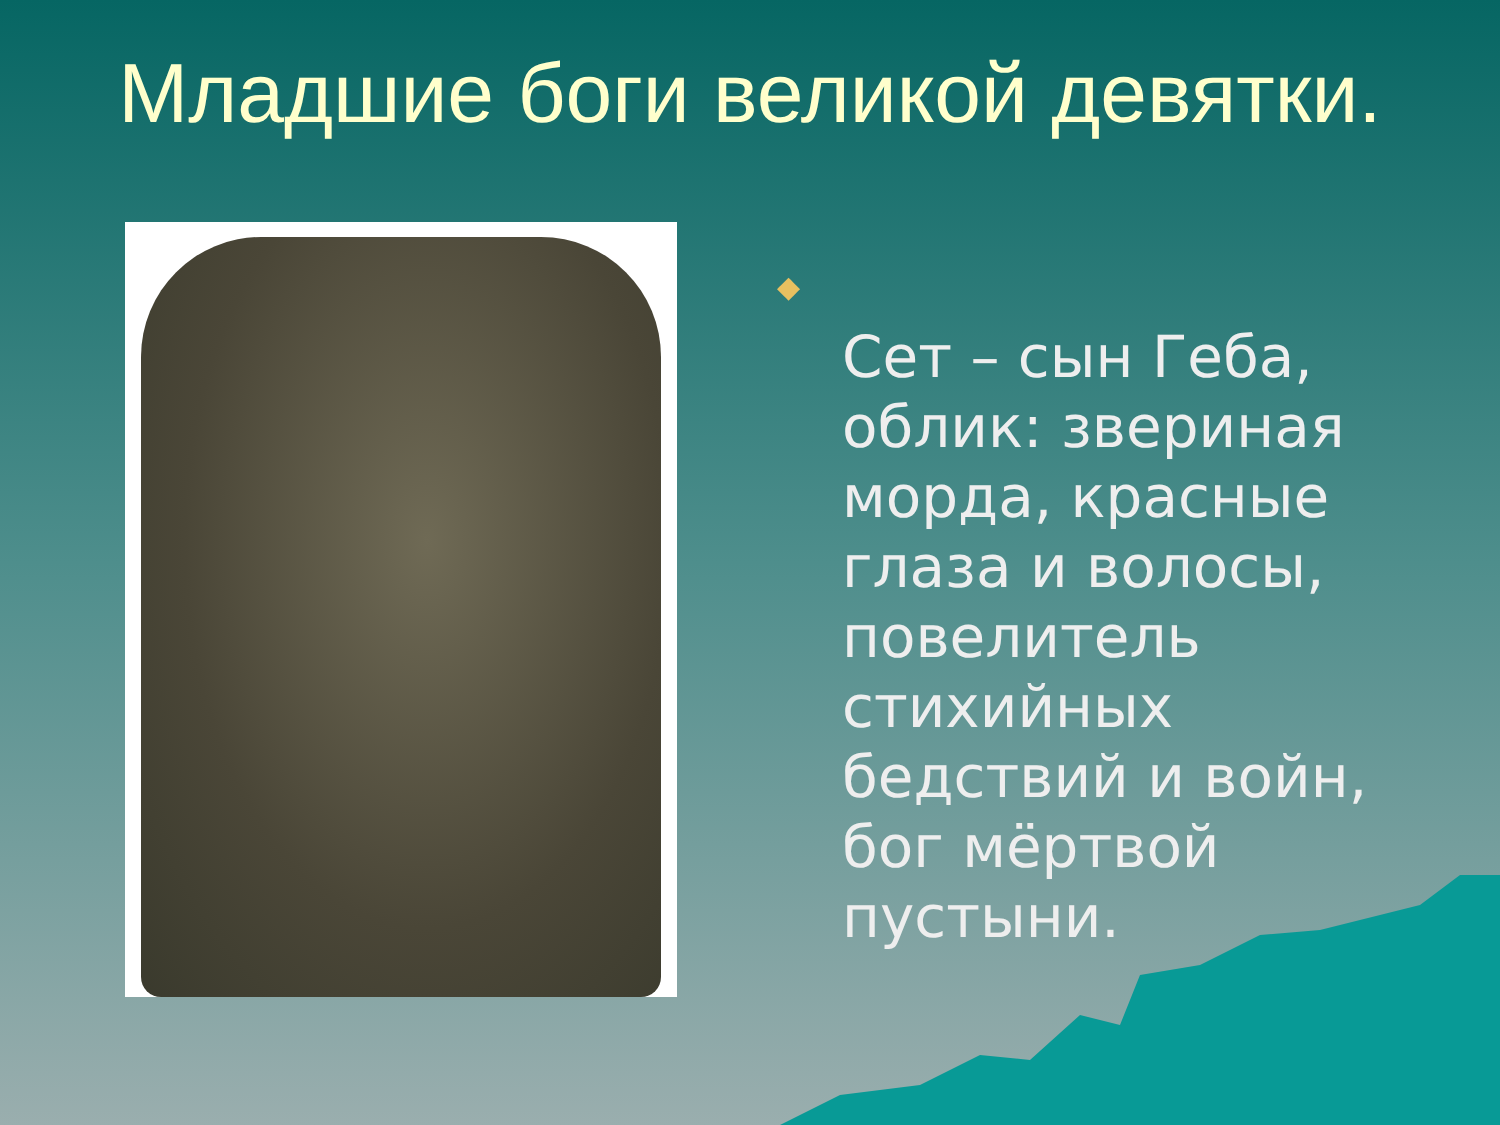Младшие боги великой девятки.
◆
Сет – сын Геба, облик: звериная морда, красные глаза и волосы, повелитель стихийных бедствий и войн, бог мёртвой пустыни.